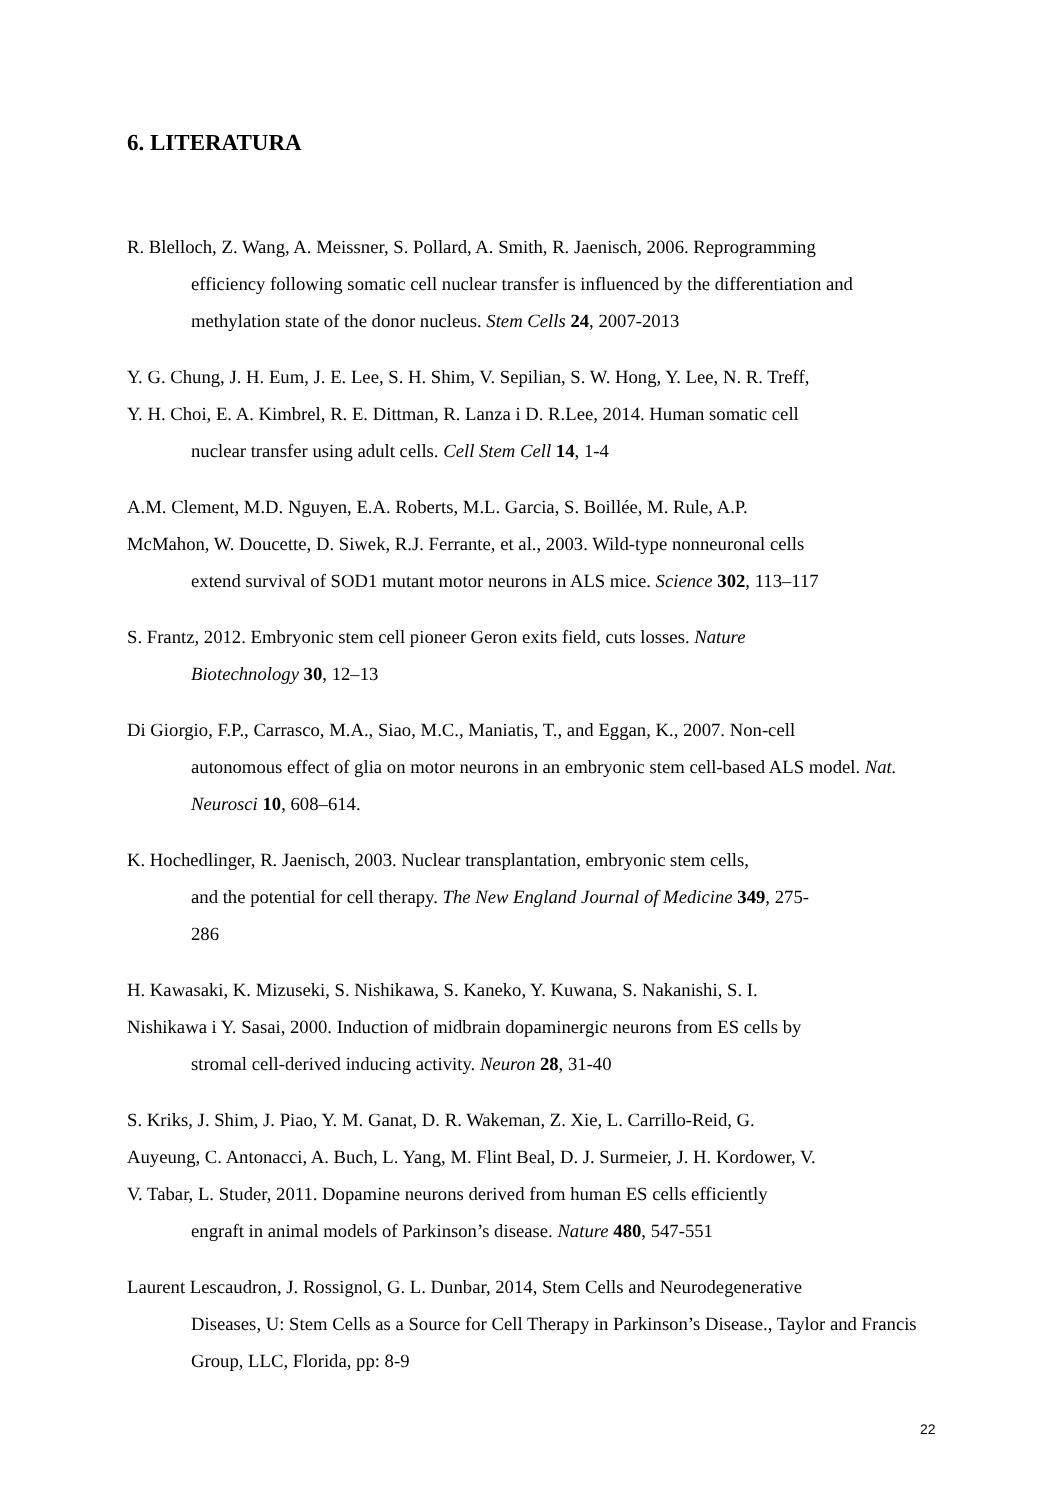6. LITERATURA
R. Blelloch, Z. Wang, A. Meissner, S. Pollard, A. Smith, R. Jaenisch, 2006. Reprogramming
efficiency following somatic cell nuclear transfer is influenced by the differentiation and methylation state of the donor nucleus. Stem Cells 24, 2007-2013
Y. G. Chung, J. H. Eum, J. E. Lee, S. H. Shim, V. Sepilian, S. W. Hong, Y. Lee, N. R. Treff,
Y. H. Choi, E. A. Kimbrel, R. E. Dittman, R. Lanza i D. R.Lee, 2014. Human somatic cell
nuclear transfer using adult cells. Cell Stem Cell 14, 1-4
A.M. Clement, M.D. Nguyen, E.A. Roberts, M.L. Garcia, S. Boillée, M. Rule, A.P.
McMahon, W. Doucette, D. Siwek, R.J. Ferrante, et al., 2003. Wild-type nonneuronal cells
extend survival of SOD1 mutant motor neurons in ALS mice. Science 302, 113–117
S. Frantz, 2012. Embryonic stem cell pioneer Geron exits field, cuts losses. Nature
Biotechnology 30, 12–13
Di Giorgio, F.P., Carrasco, M.A., Siao, M.C., Maniatis, T., and Eggan, K., 2007. Non-cell
autonomous effect of glia on motor neurons in an embryonic stem cell-based ALS model. Nat. Neurosci 10, 608–614.
K. Hochedlinger, R. Jaenisch, 2003. Nuclear transplantation, embryonic stem cells,
and the potential for cell therapy. The New England Journal of Medicine 349, 275-
286
H. Kawasaki, K. Mizuseki, S. Nishikawa, S. Kaneko, Y. Kuwana, S. Nakanishi, S. I.
Nishikawa i Y. Sasai, 2000. Induction of midbrain dopaminergic neurons from ES cells by
stromal cell-derived inducing activity. Neuron 28, 31-40
S. Kriks, J. Shim, J. Piao, Y. M. Ganat, D. R. Wakeman, Z. Xie, L. Carrillo-Reid, G.
Auyeung, C. Antonacci, A. Buch, L. Yang, M. Flint Beal, D. J. Surmeier, J. H. Kordower, V.
V. Tabar, L. Studer, 2011. Dopamine neurons derived from human ES cells efficiently
engraft in animal models of Parkinson’s disease. Nature 480, 547-551
Laurent Lescaudron, J. Rossignol, G. L. Dunbar, 2014, Stem Cells and Neurodegenerative
Diseases, U: Stem Cells as a Source for Cell Therapy in Parkinson’s Disease., Taylor and Francis Group, LLC, Florida, pp: 8-9
22